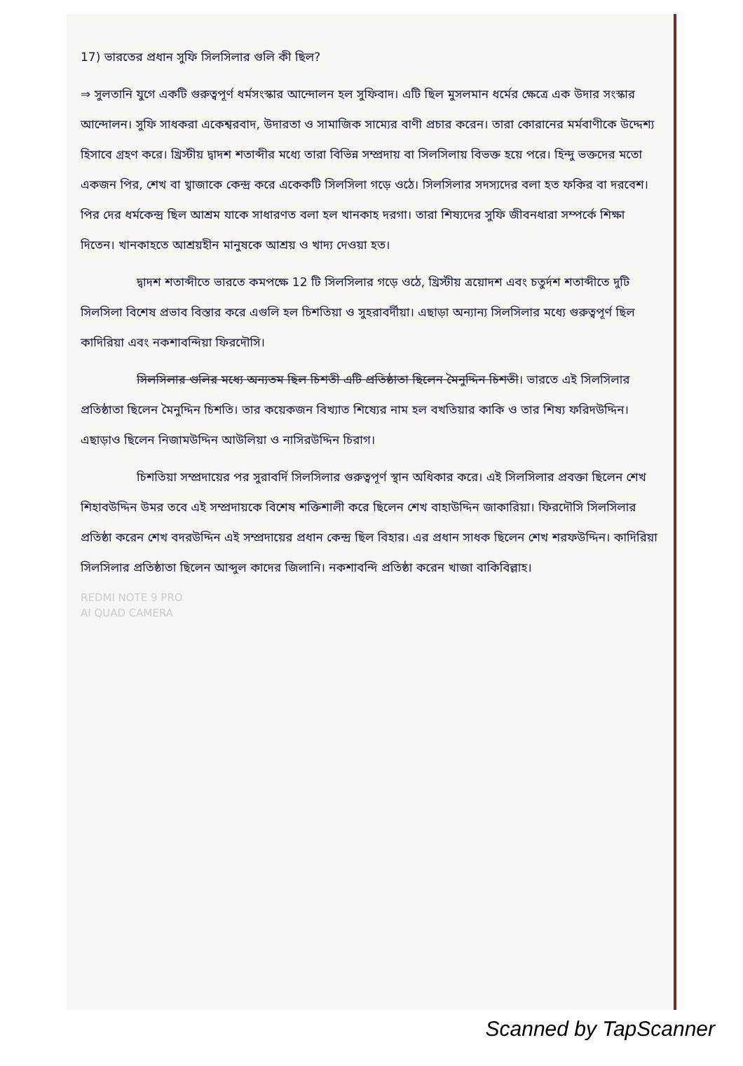17) ভারতের প্রধান সুফি সিলসিলার গুলি কী ছিল?
⇒ সুলতানি যুগে একটি গুরুত্বপূর্ণ ধর্মসংস্কার আন্দোলন হল সুফিবাদ। এটি ছিল মুসলমান ধর্মের ক্ষেত্রে এক উদার সংস্কার আন্দোলন। সুফি সাধকরা একেশ্বরবাদ, উদারতা ও সামাজিক সাম্যের বাণী প্রচার করেন। তারা কোরানের মর্মবাণীকে উদ্দেশ্য হিসাবে গ্রহণ করে। খ্রিস্টীয় দ্বাদশ শতাব্দীর মধ্যে তারা বিভিন্ন সম্প্রদায় বা সিলসিলায় বিভক্ত হয়ে পরে। হিন্দু ভক্তদের মতো একজন পির, শেখ বা খ্বাজাকে কেন্দ্র করে একেকটি সিলসিলা গড়ে ওঠে। সিলসিলার সদস্যদের বলা হত ফকির বা দরবেশ। পির দের ধর্মকেন্দ্র ছিল আশ্রম যাকে সাধারণত বলা হল খানকাহ দরগা। তারা শিষ্যদের সুফি জীবনধারা সম্পর্কে শিক্ষা দিতেন। খানকাহতে আশ্রয়হীন মানুষকে আশ্রয় ও খাদ্য দেওয়া হত।
দ্বাদশ শতাব্দীতে ভারতে কমপক্ষে 12 টি সিলসিলার গড়ে ওঠে, খ্রিস্টীয় ত্রয়োদশ এবং চতুর্দশ শতাব্দীতে দুটি সিলসিলা বিশেষ প্রভাব বিস্তার করে এগুলি হল চিশতিয়া ও সুহরাবর্দীয়া। এছাড়া অন্যান্য সিলসিলার মধ্যে গুরুত্বপূর্ণ ছিল কাদিরিয়া এবং নকশাবন্দিয়া ফিরদৌসি।
সিলসিলার গুলির মধ্যে অন্যতম ছিল চিশতী এটি প্রতিষ্ঠাতা ছিলেন মৈনুদ্দিন চিশতী। ভারতে এই সিলসিলার প্রতিষ্ঠাতা ছিলেন মৈনুদ্দিন চিশতি। তার কয়েকজন বিখ্যাত শিষ্যের নাম হল বখতিয়ার কাকি ও তার শিষ্য ফরিদউদ্দিন। এছাড়াও ছিলেন নিজামউদ্দিন আউলিয়া ও নাসিরউদ্দিন চিরাগ।
চিশতিয়া সম্প্রদায়ের পর সুরাবর্দি সিলসিলার গুরুত্বপূর্ণ স্থান অধিকার করে। এই সিলসিলার প্রবক্তা ছিলেন শেখ শিহাবউদ্দিন উমর তবে এই সম্প্রদায়কে বিশেষ শক্তিশালী করে ছিলেন শেখ বাহাউদ্দিন জাকারিয়া। ফিরদৌসি সিলসিলার প্রতিষ্ঠা করেন শেখ বদরউদ্দিন এই সম্প্রদায়ের প্রধান কেন্দ্র ছিল বিহার। এর প্রধান সাধক ছিলেন শেখ শরফউদ্দিন। কাদিরিয়া সিলসিলার প্রতিষ্ঠাতা ছিলেন আব্দুল কাদের জিলানি। নকশাবন্দি প্রতিষ্ঠা করেন খাজা বাকিবিল্লাহ।
REDMI NOTE 9 PRO
AI QUAD CAMERA
Scanned by TapScanner